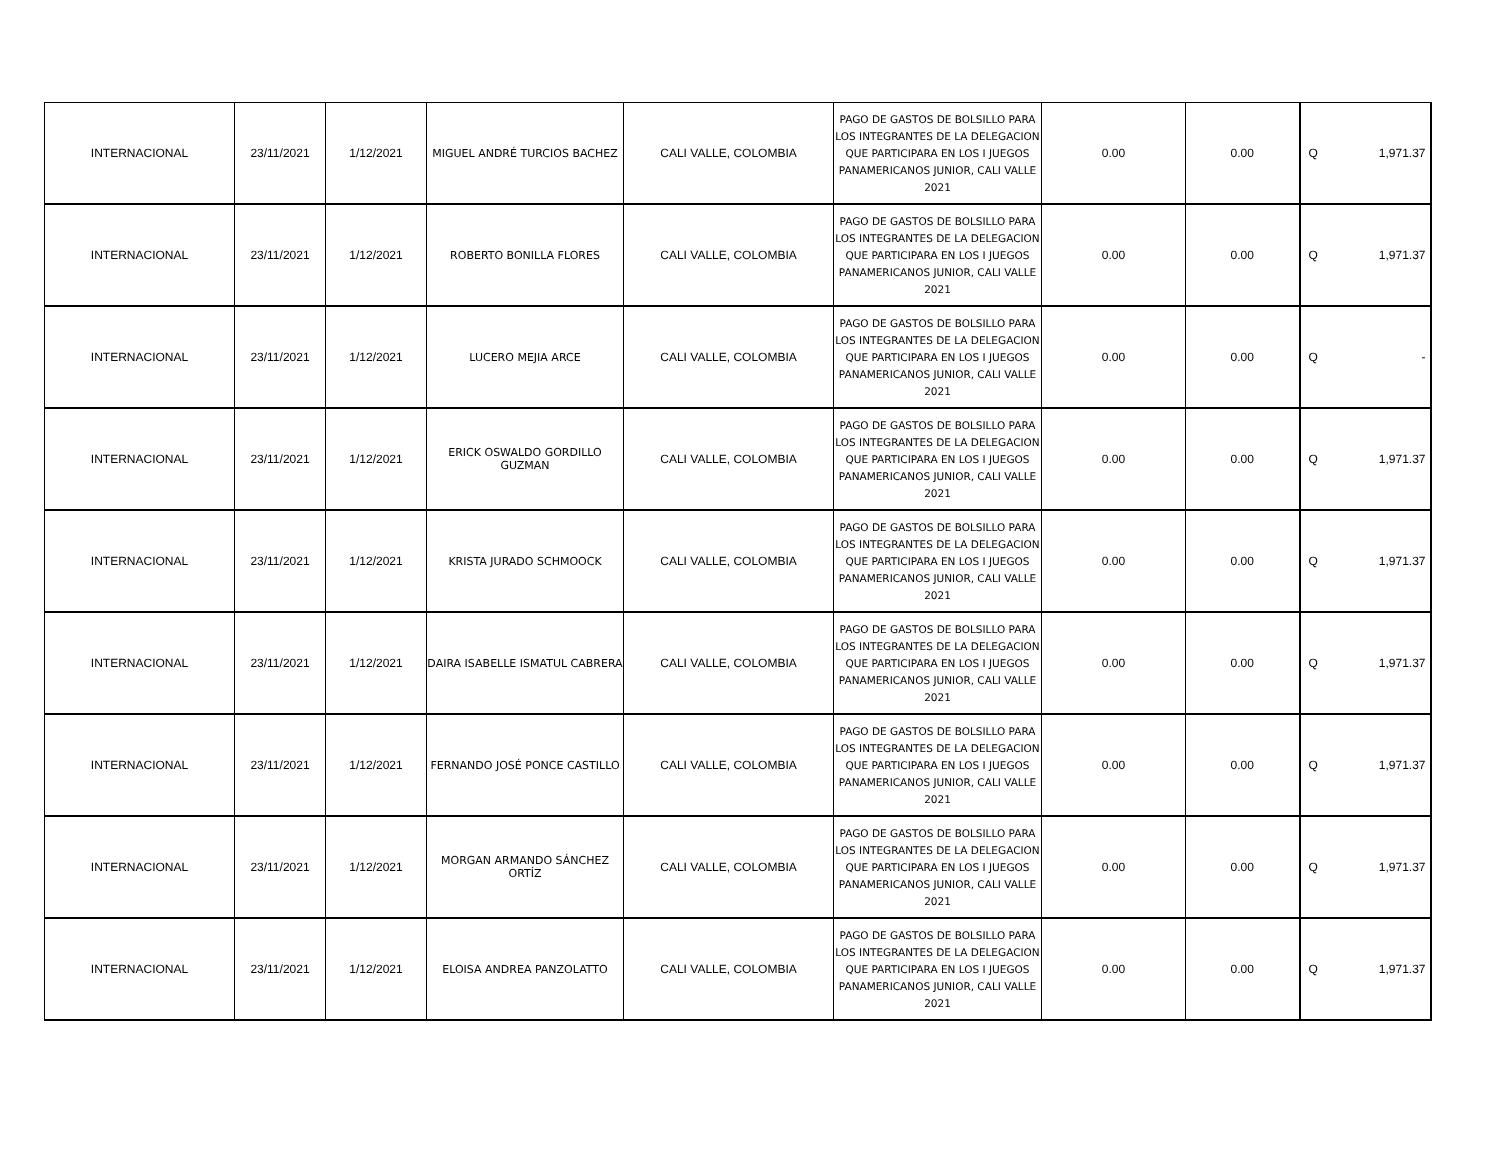| INTERNACIONAL | 23/11/2021 | 1/12/2021 | MIGUEL ANDRÉ TURCIOS BACHEZ | CALI VALLE, COLOMBIA | PAGO DE GASTOS DE BOLSILLO PARA LOS INTEGRANTES DE LA DELEGACION QUE PARTICIPARA EN LOS I JUEGOS PANAMERICANOS JUNIOR, CALI VALLE 2021 | 0.00 | 0.00 | Q 1,971.37 |
| INTERNACIONAL | 23/11/2021 | 1/12/2021 | ROBERTO BONILLA FLORES | CALI VALLE, COLOMBIA | PAGO DE GASTOS DE BOLSILLO PARA LOS INTEGRANTES DE LA DELEGACION QUE PARTICIPARA EN LOS I JUEGOS PANAMERICANOS JUNIOR, CALI VALLE 2021 | 0.00 | 0.00 | Q 1,971.37 |
| INTERNACIONAL | 23/11/2021 | 1/12/2021 | LUCERO MEJIA ARCE | CALI VALLE, COLOMBIA | PAGO DE GASTOS DE BOLSILLO PARA LOS INTEGRANTES DE LA DELEGACION QUE PARTICIPARA EN LOS I JUEGOS PANAMERICANOS JUNIOR, CALI VALLE 2021 | 0.00 | 0.00 | Q - |
| INTERNACIONAL | 23/11/2021 | 1/12/2021 | ERICK OSWALDO GORDILLO GUZMAN | CALI VALLE, COLOMBIA | PAGO DE GASTOS DE BOLSILLO PARA LOS INTEGRANTES DE LA DELEGACION QUE PARTICIPARA EN LOS I JUEGOS PANAMERICANOS JUNIOR, CALI VALLE 2021 | 0.00 | 0.00 | Q 1,971.37 |
| INTERNACIONAL | 23/11/2021 | 1/12/2021 | KRISTA JURADO SCHMOOCK | CALI VALLE, COLOMBIA | PAGO DE GASTOS DE BOLSILLO PARA LOS INTEGRANTES DE LA DELEGACION QUE PARTICIPARA EN LOS I JUEGOS PANAMERICANOS JUNIOR, CALI VALLE 2021 | 0.00 | 0.00 | Q 1,971.37 |
| INTERNACIONAL | 23/11/2021 | 1/12/2021 | DAIRA ISABELLE ISMATUL CABRERA | CALI VALLE, COLOMBIA | PAGO DE GASTOS DE BOLSILLO PARA LOS INTEGRANTES DE LA DELEGACION QUE PARTICIPARA EN LOS I JUEGOS PANAMERICANOS JUNIOR, CALI VALLE 2021 | 0.00 | 0.00 | Q 1,971.37 |
| INTERNACIONAL | 23/11/2021 | 1/12/2021 | FERNANDO JOSÉ PONCE CASTILLO | CALI VALLE, COLOMBIA | PAGO DE GASTOS DE BOLSILLO PARA LOS INTEGRANTES DE LA DELEGACION QUE PARTICIPARA EN LOS I JUEGOS PANAMERICANOS JUNIOR, CALI VALLE 2021 | 0.00 | 0.00 | Q 1,971.37 |
| INTERNACIONAL | 23/11/2021 | 1/12/2021 | MORGAN ARMANDO SÁNCHEZ ORTÍZ | CALI VALLE, COLOMBIA | PAGO DE GASTOS DE BOLSILLO PARA LOS INTEGRANTES DE LA DELEGACION QUE PARTICIPARA EN LOS I JUEGOS PANAMERICANOS JUNIOR, CALI VALLE 2021 | 0.00 | 0.00 | Q 1,971.37 |
| INTERNACIONAL | 23/11/2021 | 1/12/2021 | ELOISA ANDREA PANZOLATTO | CALI VALLE, COLOMBIA | PAGO DE GASTOS DE BOLSILLO PARA LOS INTEGRANTES DE LA DELEGACION QUE PARTICIPARA EN LOS I JUEGOS PANAMERICANOS JUNIOR, CALI VALLE 2021 | 0.00 | 0.00 | Q 1,971.37 |